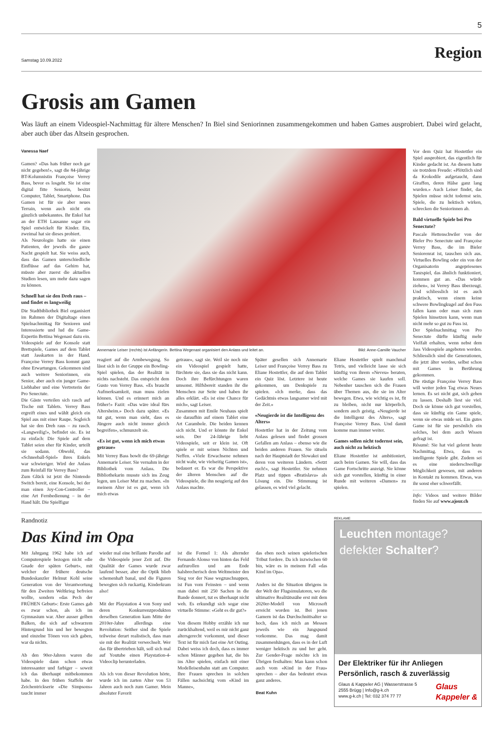5
Samstag 10.09.2022 Region
Grosis am Gamen
Was läuft an einem Videospiel-Nachmittag für ältere Menschen? In Biel sind Seniorinnen zusammengekommen und haben Games ausprobiert. Dabei wird gelacht, aber auch über das Altsein gesprochen.
Vanessa Naef
Gamen? «Das hats früher noch gar nicht gegeben!», sagt die 84-jährige BT-Kolumnistin Françoise Verrey Bass, bevor es losgeht. Sie ist eine digital fitte Seniorin, besitzt Computer, Tablet, Smartphone. Das Gamen ist für sie aber neues Terrain, wenn auch nicht ein gänzlich unbekanntes. Ihr Enkel hat an der ETH Lausanne sogar ein Spiel entwickelt für Kinder. Ein, zweimal hat sie dieses probiert.
Als Neurologin hatte sie einen Patienten, der jeweils die ganze Nacht gespielt hat. Sie weiss auch, dass das Gamen unterschiedliche Einflüsse auf das Gehirn hat, müsste aber zuerst die aktuellen Studien lesen, um mehr dazu sagen zu können.
Schnell hat sie den Dreh raus – und findet es langweilig
Die Stadtbibliothek Biel organisiert im Rahmen der Digitaltage einen Spielnachmittag für Senioren und Interessierte und lud die Game-Expertin Bettina Wegenast dazu ein. Videospiele auf der Konsole statt Brettspiele, Games auf dem Tablet statt Jasskarten in der Hand. Françoise Verrey Bass kommt ganz ohne Erwartungen. Gekommen sind auch weitere Seniorinnen, ein Senior, aber auch ein junger Game-Liebhaber und eine Vertreterin der Pro Senectute.
Die Gäste verteilen sich rasch auf Tische mit Tablets. Verrey Bass ergreift eines und wählt gleich ein Spiel aus mit einer Raupe. Sogleich hat sie den Dreh raus – zu rasch. «Langweilig!», befindet sie. Es ist zu einfach: Die Spiele auf dem Tablet seien eher für Kinder, urteilt sie sodann. Obwohl, das «Schneeball-Spiel» ihres Enkels war schwieriger. Wird der Anlass zum Reinfall für Verrey Bass?
Zum Glück ist jetzt die Nintendo Switch bereit, eine Konsole, bei der man einen Joy-Con-Controller – eine Art Fernbedienung – in der Hand hält. Die Spielfigur
Annemarie Leiser (rechts) ist Anfängerin. Bettina Wegenast organisiert den Anlass und leitet an. Bild: Anne-Camille Vaucher
reagiert auf die Armbewegung. So lässt sich in der Gruppe ein Bowling-Spiel spielen, das der Realität in nichts nachsteht. Das entspricht dem Gusto von Verrey Bass. «Es braucht Aufmerksamkeit, man muss zielen können. Und es erinnert mich an früher!» Fazit: «Das wäre ideal fürs Altersheim.» Doch dazu später. «Es tut gut, wenn man sieht, dass es Jüngere auch nicht immer gleich begreifen», schmunzelt sie.
«Es ist gut, wenn ich mich etwas getraue»
Mit Verrey Bass bowlt die 69-jährige Annemarie Leiser. Sie vernahm in der Bibliothek vom Anlass. Die Bibliothekarin musste sich ins Zeug legen, um Leiser Mut zu machen. «In meinem Alter ist es gut, wenn ich mich etwas
getraue», sagt sie. Weil sie noch nie ein Videospiel gespielt hatte, fürchtete sie, dass sie das nicht kann. Doch ihre Befürchtungen waren umsonst. Hilfsbereit standen ihr die Menschen zur Seite und haben ihr alles erklärt. «Es ist eine Chance für mich», sagt Leiser.
Zusammen mit Emile Neuhaus spielt sie daraufhin auf einem Tablet eine Art Carambole. Die beiden kennen sich nicht. Und er könnte ihr Enkel sein. Der 24-Jährige liebt Videospiele, seit er klein ist. Oft spiele er mit seinen Nichten und Neffen. «Viele Erwachsene nehmen nicht wahr, wie vielseitig Gamen ist», bedauert er. Es war die Perspektive der älteren Menschen auf die Videospiele, die ihn neugierig auf den Anlass machte.
Später gesellen sich Annemarie Leiser und Françoise Verrey Bass zu Eliane Hostettler, die auf dem Tablet ein Quiz löst. Letztere ist heute gekommen, um Denkspiele zu spielen. «Ich merke, dass das Gedächtnis etwas langsamer wird mit der Zeit.»
«Neugierde ist die Intelligenz des Alters»
Hostettler hat in der Zeitung vom Anlass gelesen und findet grossen Gefallen am Anlass – ebenso wie die beiden anderen Frauen. Sie rätseln nach der Hauptstadt der Slowakei und deren von weiteren Ländern. «Setzt euch!», sagt Hostettler. Sie nehmen Platz und tippen «Bratislava» als Lösung ein. Die Stimmung ist gelassen, es wird viel gelacht.
Eliane Hostettler spielt manchmal Tetris, und vielleicht lasse sie sich künftig von ihrem «Neveu» beraten, welche Games sie kaufen soll. Nebenher tauschen sich die Frauen über Themen aus, die sie im Alter bewegen. Etwa, wie wichtig es ist, fit zu bleiben, nicht nur körperlich, sondern auch geistig. «Neugierde ist die Intelligenz des Alters», sagt Françoise Verrey Bass. Und damit komme man immer weiter.
Games sollen nicht todernst sein, auch nicht zu hektisch
Eliane Hostettler ist ambitioniert, auch beim Gamen. Sie will, dass das Game Fortschritte anzeigt. Sie könne sich gut vorstellen, künftig in einer Runde mit weiteren «Damen» zu spielen.
Vor dem Quiz hat Hostettler ein Spiel ausprobiert, das eigentlich für Kinder gedacht ist. An diesem hatte sie trotzdem Freude: «Plötzlich sind da Krokodile aufgetaucht, dann Giraffen, deren Hälse ganz lang wurden.» Auch Leiser findet, das Spielen müsse nicht todernst sein. Spiele, die zu hektisch wirken, schrecken die Seniorinnen ab.
Bald virtuelle Spiele bei Pro Senectute?
Pascale Hettenschwiler von der Bieler Pro Senectute und Françoise Verrey Bass, die im Bieler Seniorenrat ist, tauschen sich aus. Virtuelles Bowling oder ein von der Organisatorin angepriesenes Tanzspiel, das ähnlich funktioniert, kommen gut an. «Das würde ziehen», ist Verrey Bass überzeugt. Und schliesslich ist es auch praktisch, wenn einem keine schwere Bowlingkugel auf den Fuss fallen kann oder man sich zum Spielen hinsetzen kann, wenn man nicht mehr so gut zu Fuss ist.
Der Spielnachmittag von Pro Senectute dürfte künftig mehr Vielfalt erhalten, wenn nebst dem Jass Videospiele angeboten werden. Schliesslich sind die Generationen, die jetzt älter werden, selbst schon mit Games in Berührung gekommen.
Die rüstige Françoise Verrey Bass will weiter jeden Tag etwas Neues lernen. Es sei nicht gut, sich gehen zu lassen. Deshalb liest sie viel. Doch sie könne sich gut vorstellen, dass sie künftig ein Game spiele, wenn sie etwas müde sei. Ein gutes Game ist für sie persönlich ein solches, bei dem auch Wissen gefragt ist.
Résumé: Sie hat viel gelernt heute Nachmittag. Etwa, dass es intelligente Spiele gibt. Zudem sei es eine niederschwellige Möglichkeit gewesen, mit anderen in Kontakt zu kommen. Etwas, was ihr sonst eher schwerfällt.
Info: Videos und weitere Bilder finden Sie auf www.ajour.ch
Randnotiz
Das Kind im Opa
Mit Jahrgang 1962 habe ich auf Computerspiele bezogen nicht «die Gnade der späten Geburt», mit welcher der frühere deutsche Bundeskanzler Helmut Kohl seine Generation von der Verantwortung für den Zweiten Weltkrieg befreien wollte, sondern «das Pech der FRÜHEN Geburt»: Erste Games gab es zwar schon, als ich im Gymnasium war. Aber ausser gelben Balken, die sich auf schwarzem Hintergrund hin und her bewegten und einzelne Tönen von sich gaben, war da nichts.
Ab den 90er-Jahren waren die Videospiele dann schon etwas interessanter und farbiger – soweit ich das überhaupt mitbekommen habe. In den frühen Staffeln der Zeichentrickserie «Die Simpsons» taucht immer
wieder mal eine brillante Parodie auf die Videospiele jener Zeit auf. Die Qualität der Games wurde zwar laufend besser, aber die Optik blieb schemenhaft banal, und die Figuren bewegten sich ruckartig. Kinderkram also!
Mit der Playstation 4 von Sony und deren Konkurrenzprodukten derselben Generation kam Mitte der 2010er-Jahre allerdings eine Revolution: Seither sind die Spiele teilweise derart realistisch, dass man sie mit der Realität verwechselt. Wer das für übertrieben hält, soll sich mal auf Youtube einen Playstation-4-Videoclip herunterladen.
Als ich von dieser Revolution hörte, wurde ich im zarten Alter von 53 Jahren auch noch zum Gamer. Mein absoluter Favorit
ist die Formel 1: Als alternder Fernando Alonso von hinten das Feld aufzurollen und am Ende halsbrecherisch dem Weltmeister den Sieg vor der Nase wegzuschnappen, ist Fun vom Feinsten – und wenn man dabei mit 250 Sachen in die Bande donnert, tut es überhaupt nicht weh. Es erkundigt sich sogar eine virtuelle Stimme: «Geht es dir gut?»
Von diesem Hobby erzähle ich nur zurückhaltend, weil es mir nicht ganz altersgerecht vorkommt, und dieser Text ist für mich fast eine Art Outing. Dabei weiss ich doch, dass es immer schon Männer gegeben hat, die bis ins Alter spielen, einfach mit einer Modelleisenbahn statt am Computer. Ihre Frauen sprechen in solchen Fällen nachsichtig vom «Kind im Manne»,
das eben noch seinen spielerischen Tribut fordere. Da ich inzwischen 60 bin, wäre es in meinem Fall «das Kind im Opa».
Anders ist die Situation übrigens in der Welt der Flugsimulatoren, wo die ultimative Realitätsnähe erst mit dem 2020er-Modell von Microsoft erreicht worden ist. Bei jenen Gamern ist das Durchschnittsalter so hoch, dass ich mich an Messen jeweils wie ein Jungspund vorkomme. Das mag damit zusammenhängen, dass es in der Luft weniger hektisch zu und her geht. Zur Gender-Frage möchte ich im Übrigen festhalten: Man kann schon auch vom «Kind in der Frau» sprechen – aber das bedeutet etwas ganz anderes.
Beat Kuhn
REKLAME
Leuchten montage?
defekter Schalter?
Der Elektriker für ihr Anliegen
Persönlich, rasch & zuverlässig
Glaus & Kappeler AG | Wasserstrasse 5
2555 Brügg | Info@g-k.ch
www.g-k.ch | Tel: 032 374 77 77 Glaus
Kappeler &